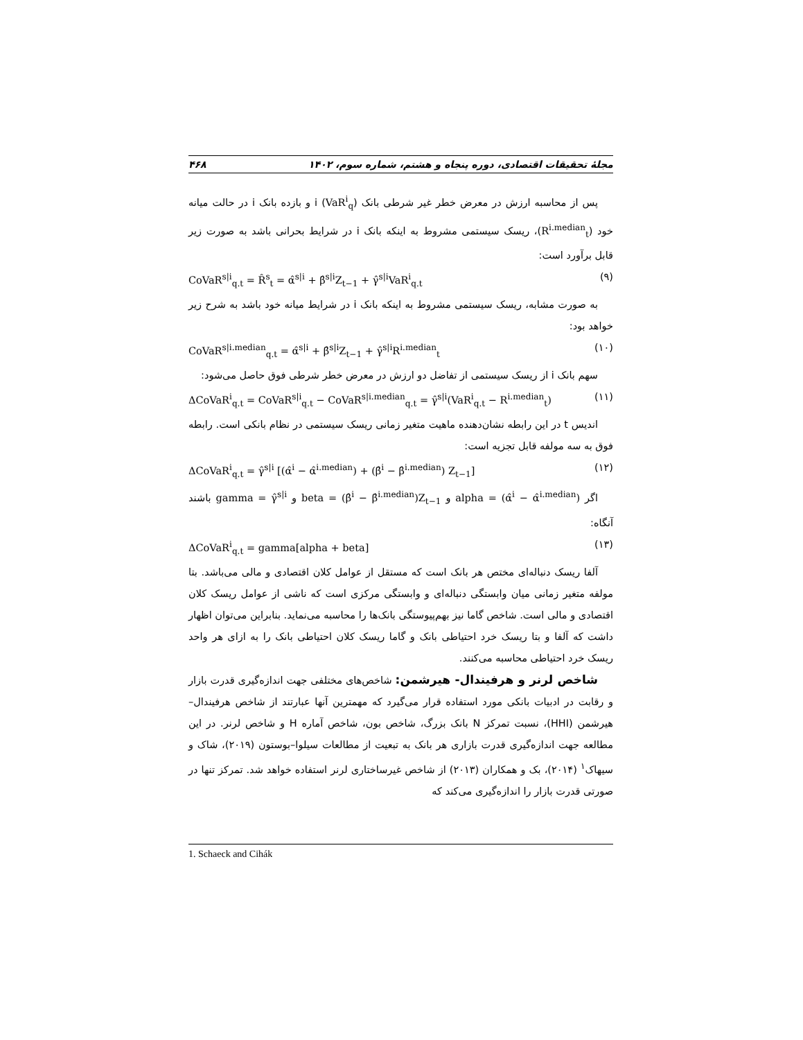مجلهٔ تحقیقات اقتصادی، دوره پنجاه و هشتم، شماره سوم، ۱۴۰۲ ۴۶۸
پس از محاسبه ارزش در معرض خطر غیر شرطی بانک i (VaR<sup>i</sup><sub>q</sub>) و بازده بانک i در حالت میانه خود (R<sup>i.median</sup><sub>t</sub>)، ریسک سیستمی مشروط به اینکه بانک i در شرایط بحرانی باشد به صورت زیر قابل برآورد است:
CoVaR<sup>s|i</sup><sub>q.t</sub> = R̂<sup>s</sup><sub>t</sub> = α̂<sup>s|i</sup> + β̂<sup>s|i</sup>Z<sub>t−1</sub> + γ̂<sup>s|i</sup>VaR<sup>i</sup><sub>q.t</sub> (۹)
به صورت مشابه، ریسک سیستمی مشروط به اینکه بانک i در شرایط میانه خود باشد به شرح زیر خواهد بود:
CoVaR<sup>s|i.median</sup><sub>q.t</sub> = α̂<sup>s|i</sup> + β̂<sup>s|i</sup>Z<sub>t−1</sub> + γ̂<sup>s|i</sup>R<sup>i.median</sup><sub>t</sub> (۱۰)
سهم بانک i از ریسک سیستمی از تفاضل دو ارزش در معرض خطر شرطی فوق حاصل می‌شود:
ΔCoVaR<sup>i</sup><sub>q.t</sub> = CoVaR<sup>s|i</sup><sub>q.t</sub> − CoVaR<sup>s|i.median</sup><sub>q.t</sub> = γ̂<sup>s|i</sup>(VaR<sup>i</sup><sub>q.t</sub> − R<sup>i.median</sup><sub>t</sub>) (۱۱)
اندیس t در این رابطه نشان‌دهنده ماهیت متغیر زمانی ریسک سیستمی در نظام بانکی است. رابطه فوق به سه مولفه قابل تجزیه است:
ΔCoVaR<sup>i</sup><sub>q.t</sub> = γ̂<sup>s|i</sup> [(α̂<sup>i</sup> − α̂<sup>i.median</sup>) + (β̂<sup>i</sup> − β̂<sup>i.median</sup>) Z<sub>t−1</sub>] (۱۲)
اگر alpha = (α̂<sup>i</sup> − α̂<sup>i.median</sup>) و beta = (β̂<sup>i</sup> − β̂<sup>i.median</sup>)Z<sub>t−1</sub> و gamma = γ̂<sup>s|i</sup> باشند آنگاه:
ΔCoVaR<sup>i</sup><sub>q.t</sub> = gamma[alpha + beta] (۱۳)
آلفا ریسک دنباله‌ای مختص هر بانک است که مستقل از عوامل کلان اقتصادی و مالی می‌باشد. بتا مولفه متغیر زمانی میان وابستگی دنباله‌ای و وابستگی مرکزی است که ناشی از عوامل ریسک کلان اقتصادی و مالی است. شاخص گاما نیز بهم‌پیوستگی بانک‌ها را محاسبه می‌نماید. بنابراین می‌توان اظهار داشت که آلفا و بتا ریسک خرد احتیاطی بانک و گاما ریسک کلان احتیاطی بانک را به ازای هر واحد ریسک خرد احتیاطی محاسبه می‌کنند.
شاخص لرنر و هرفیندال- هیرشمن: شاخص‌های مختلفی جهت اندازه‌گیری قدرت بازار و رقابت در ادبیات بانکی مورد استفاده قرار می‌گیرد که مهمترین آنها عبارتند از شاخص هرفیندال–هیرشمن (HHI)، نسبت تمرکز N بانک بزرگ، شاخص بون، شاخص آماره H و شاخص لرنر. در این مطالعه جهت اندازه‌گیری قدرت بازاری هر بانک به تبعیت از مطالعات سیلوا–بوستون (۲۰۱۹)، شاک و سیهاک<sup>۱</sup> (۲۰۱۴)، بک و همکاران (۲۰۱۳) از شاخص غیرساختاری لرنر استفاده خواهد شد. تمرکز تنها در صورتی قدرت بازار را اندازه‌گیری می‌کند که
1. Schaeck and Cihák